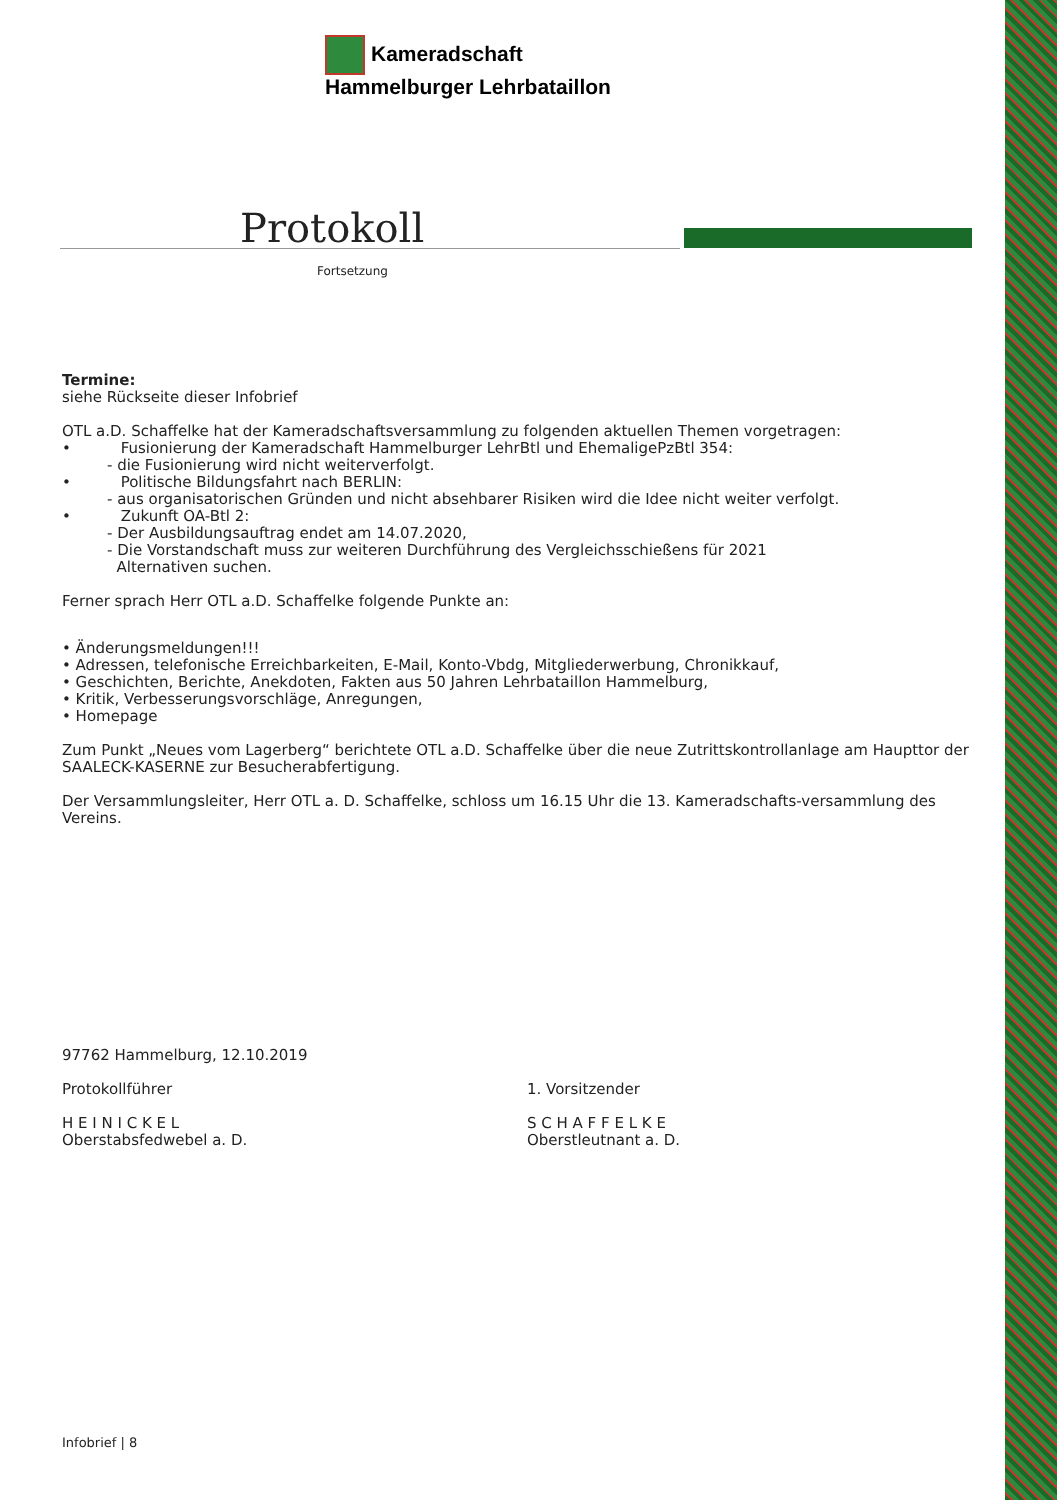Kameradschaft
Hammelburger Lehrbataillon
Protokoll
Fortsetzung
Termine:
siehe Rückseite dieser Infobrief
OTL a.D. Schaffelke hat der Kameradschaftsversammlung zu folgenden aktuellen Themen vorgetragen:
• Fusionierung der Kameradschaft Hammelburger LehrBtl und EhemaligePzBtl 354:
- die Fusionierung wird nicht weiterverfolgt.
• Politische Bildungsfahrt nach BERLIN:
- aus organisatorischen Gründen und nicht absehbarer Risiken wird die Idee nicht weiter verfolgt.
• Zukunft OA-Btl 2:
- Der Ausbildungsauftrag endet am 14.07.2020,
- Die Vorstandschaft muss zur weiteren Durchführung des Vergleichsschießens für 2021
Alternativen suchen.
Ferner sprach Herr OTL a.D. Schaffelke folgende Punkte an:
• Änderungsmeldungen!!!
• Adressen, telefonische Erreichbarkeiten, E-Mail, Konto-Vbdg, Mitgliederwerbung, Chronikkauf,
• Geschichten, Berichte, Anekdoten, Fakten aus 50 Jahren Lehrbataillon Hammelburg,
• Kritik, Verbesserungsvorschläge, Anregungen,
• Homepage
Zum Punkt „Neues vom Lagerberg“ berichtete OTL a.D. Schaffelke über die neue Zutrittskontrollanlage am Haupttor der SAALECK-KASERNE zur Besucherabfertigung.
Der Versammlungsleiter, Herr OTL a. D. Schaffelke, schloss um 16.15 Uhr die 13. Kameradschafts-versammlung des Vereins.
97762 Hammelburg, 12.10.2019
Protokollführer
H E I N I C K E L
Oberstabsfedwebel a. D.
1. Vorsitzender
S C H A F F E L K E
Oberstleutnant a. D.
Infobrief | 8